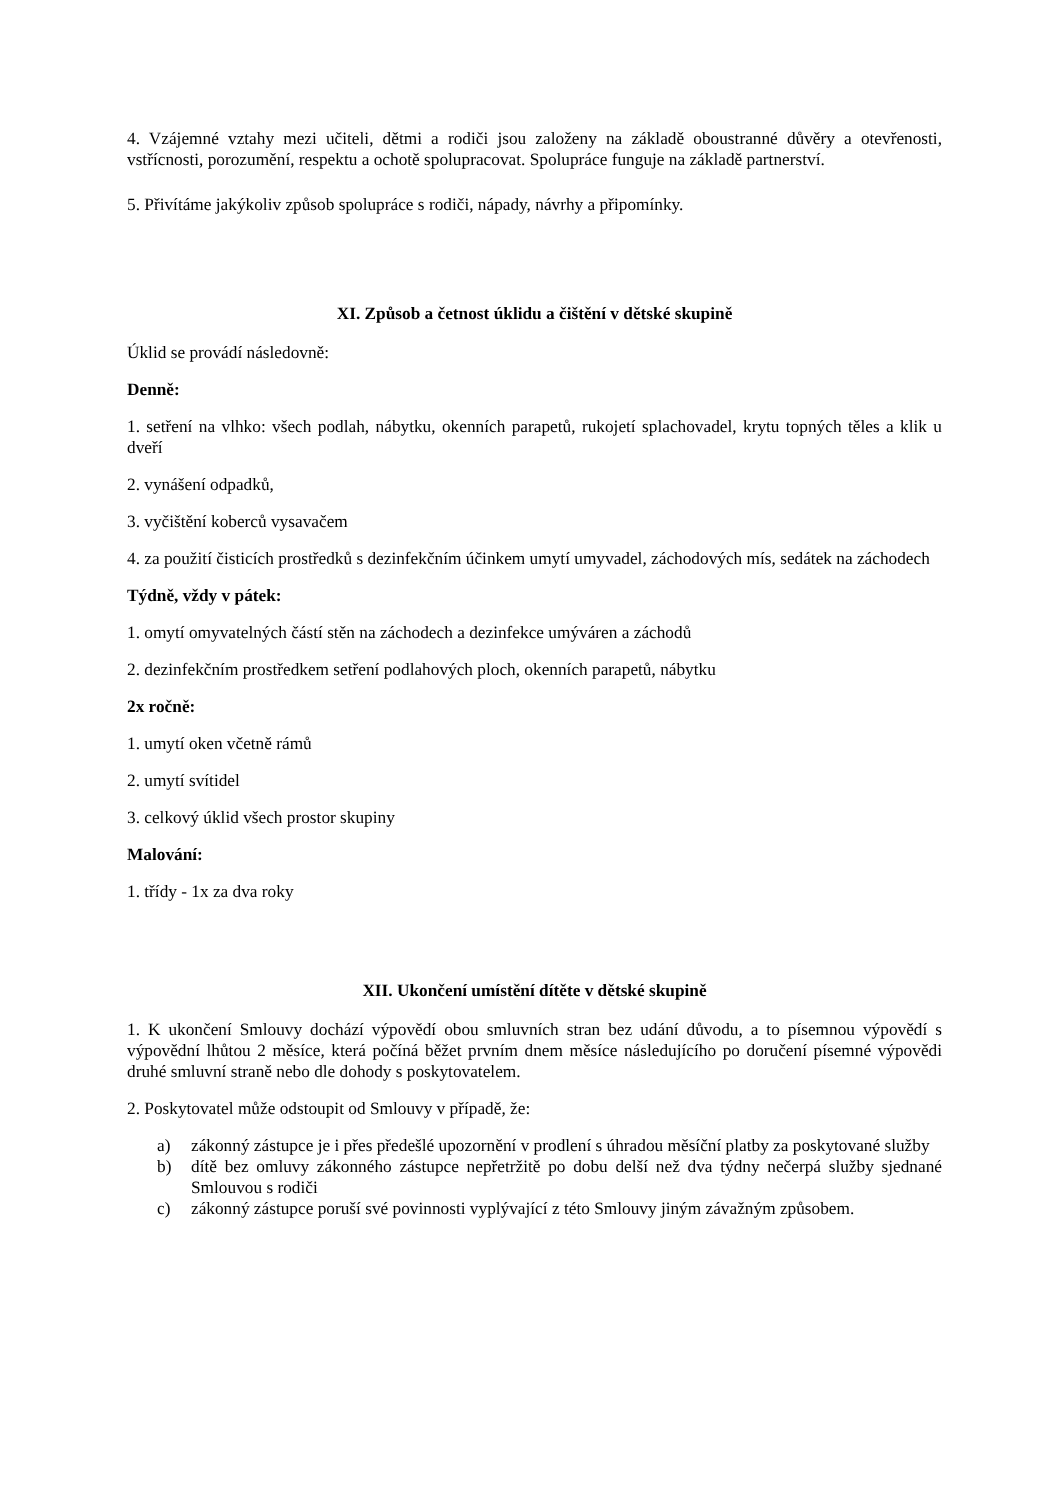4. Vzájemné vztahy mezi učiteli, dětmi a rodiči jsou založeny na základě oboustranné důvěry a otevřenosti, vstřícnosti, porozumění, respektu a ochotě spolupracovat. Spolupráce funguje na základě partnerství.
5. Přivítáme jakýkoliv způsob spolupráce s rodiči, nápady, návrhy a připomínky.
XI. Způsob a četnost úklidu a čištění v dětské skupině
Úklid se provádí následovně:
Denně:
1. setření na vlhko: všech podlah, nábytku, okenních parapetů, rukojetí splachovadel, krytu topných těles a klik u dveří
2. vynášení odpadků,
3. vyčištění koberců vysavačem
4. za použití čisticích prostředků s dezinfekčním účinkem umytí umyvadel, záchodových mís, sedátek na záchodech
Týdně, vždy v pátek:
1. omytí omyvatelných částí stěn na záchodech a dezinfekce umýváren a záchodů
2. dezinfekčním prostředkem setření podlahových ploch, okenních parapetů, nábytku
2x ročně:
1. umytí oken včetně rámů
2. umytí svítidel
3. celkový úklid všech prostor skupiny
Malování:
1. třídy - 1x za dva roky
XII. Ukončení umístění dítěte v dětské skupině
1. K ukončení Smlouvy dochází výpovědí obou smluvních stran bez udání důvodu, a to písemnou výpovědí s výpovědní lhůtou 2 měsíce, která počíná běžet prvním dnem měsíce následujícího po doručení písemné výpovědi druhé smluvní straně nebo dle dohody s poskytovatelem.
2. Poskytovatel může odstoupit od Smlouvy v případě, že:
a) zákonný zástupce je i přes předešlé upozornění v prodlení s úhradou měsíční platby za poskytované služby
b) dítě bez omluvy zákonného zástupce nepřetržitě po dobu delší než dva týdny nečerpá služby sjednané Smlouvou s rodiči
c) zákonný zástupce poruší své povinnosti vyplývající z této Smlouvy jiným závažným způsobem.